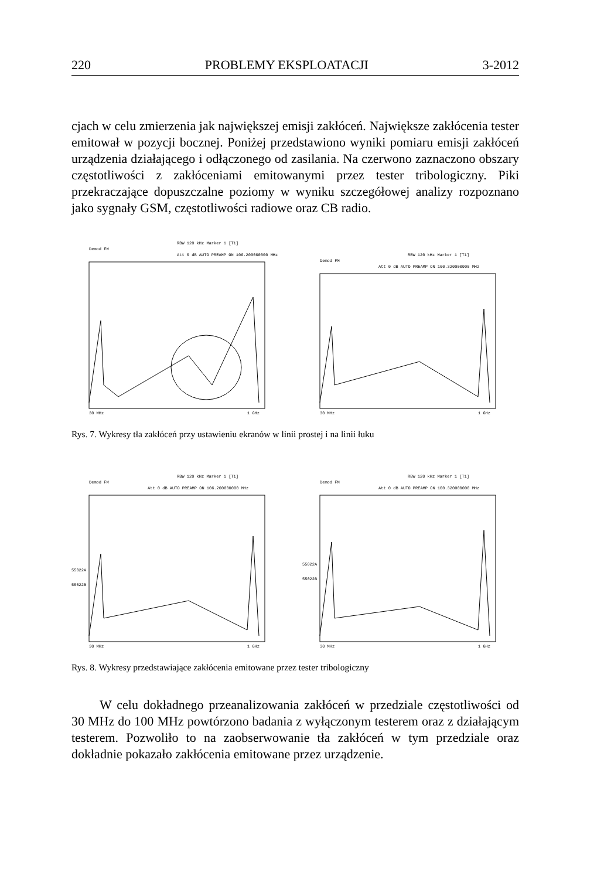220 PROBLEMY EKSPLOATACJI 3-2012
cjach w celu zmierzenia jak największej emisji zakłóceń. Największe zakłócenia tester emitował w pozycji bocznej. Poniżej przedstawiono wyniki pomiaru emisji zakłóceń urządzenia działającego i odłączonego od zasilania. Na czerwono zaznaczono obszary częstotliwości z zakłóceniami emitowanymi przez tester tribologiczny. Piki przekraczające dopuszczalne poziomy w wyniku szczegółowej analizy rozpoznano jako sygnały GSM, częstotliwości radiowe oraz CB radio.
Demod FM
RBW 120 kHz Marker 1 [T1]
Att 0 dB AUTO PREAMP ON 106.200000000 MHz
30 MHz
1 GHz
Demod FM
RBW 120 kHz Marker 1 [T1]
Att 0 dB AUTO PREAMP ON 100.320000000 MHz
30 MHz
1 GHz
Rys. 7. Wykresy tła zakłóceń przy ustawieniu ekranów w linii prostej i na linii łuku
Demod FM
RBW 120 kHz Marker 1 [T1]
Att 0 dB AUTO PREAMP ON 106.200000000 MHz
55022A
55022B
30 MHz
1 GHz
Demod FM
RBW 120 kHz Marker 1 [T1]
Att 0 dB AUTO PREAMP ON 100.320000000 MHz
55022A
55022B
30 MHz
1 GHz
Rys. 8. Wykresy przedstawiające zakłócenia emitowane przez tester tribologiczny
W celu dokładnego przeanalizowania zakłóceń w przedziale częstotliwości od 30 MHz do 100 MHz powtórzono badania z wyłączonym testerem oraz z działającym testerem. Pozwoliło to na zaobserwowanie tła zakłóceń w tym przedziale oraz dokładnie pokazało zakłócenia emitowane przez urządzenie.